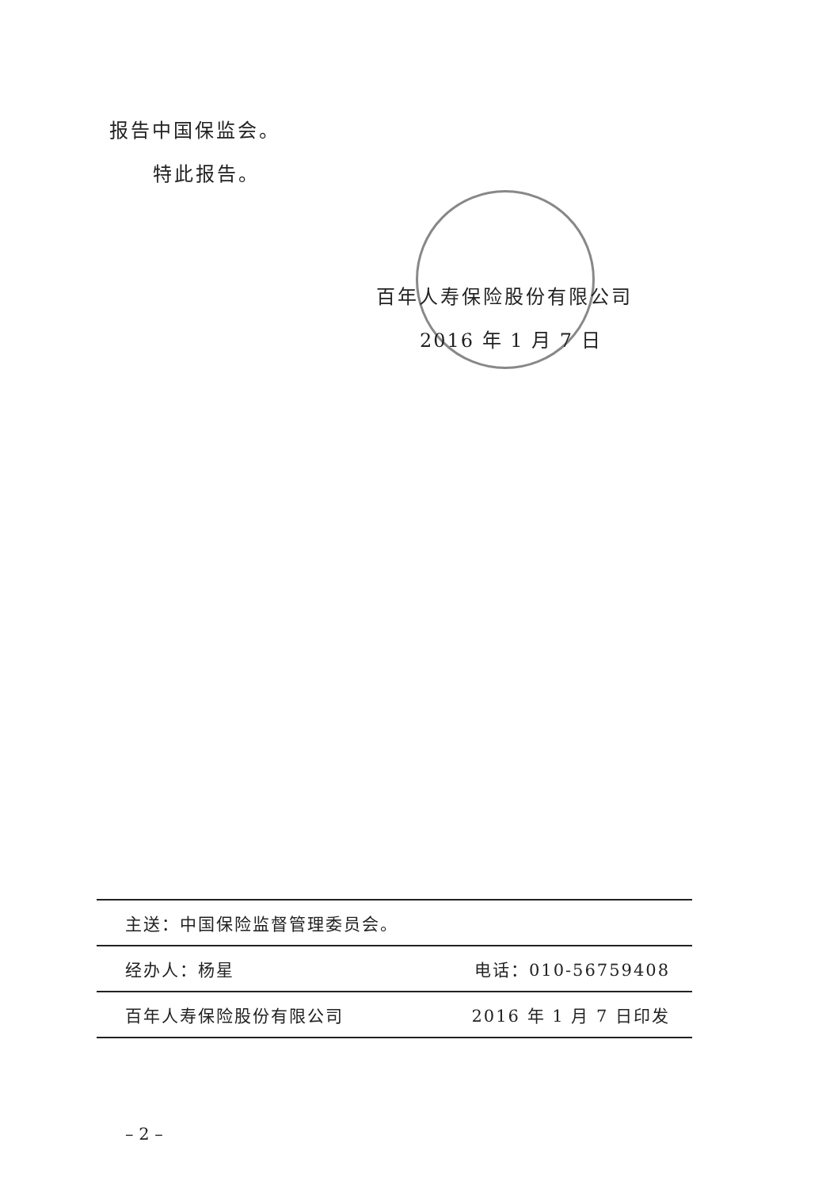报告中国保监会。
特此报告。
百年人寿保险股份有限公司
2016 年 1 月 7 日
主送：中国保险监督管理委员会。
经办人：杨星 电话：010-56759408
百年人寿保险股份有限公司 2016 年 1 月 7 日印发
– 2 –